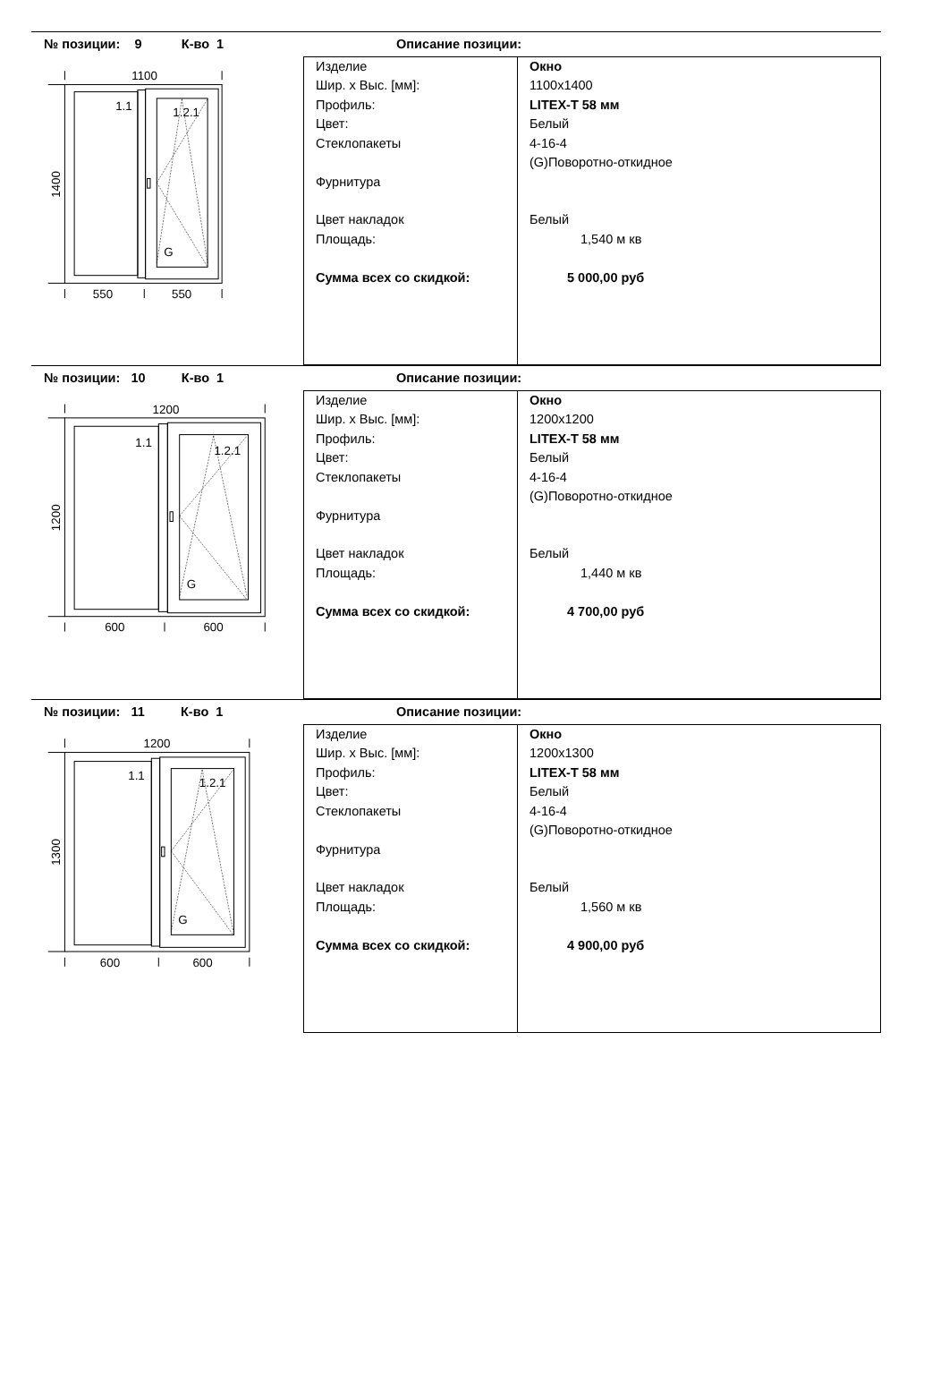№ позиции: 9 К-во 1
1100
1.1
1.2.1
G
550
550
1400
Описание позиции:
| Изделие | Окно |
| Шир. х Выс. [мм]: | 1100x1400 |
| Профиль: | LITEX-T 58 мм |
| Цвет: | Белый |
| Стеклопакеты | 4-16-4 |
| | (G)Поворотно-откидное |
| Фурнитура | |
| Цвет накладок | Белый |
| Площадь: | 1,540 м кв |
| Сумма всех со скидкой: | 5 000,00 руб |
№ позиции: 10 К-во 1
1200
1.1
1.2.1
G
600
600
1200
Описание позиции:
| Изделие | Окно |
| Шир. х Выс. [мм]: | 1200x1200 |
| Профиль: | LITEX-T 58 мм |
| Цвет: | Белый |
| Стеклопакеты | 4-16-4 |
| | (G)Поворотно-откидное |
| Фурнитура | |
| Цвет накладок | Белый |
| Площадь: | 1,440 м кв |
| Сумма всех со скидкой: | 4 700,00 руб |
№ позиции: 11 К-во 1
1200
1.1
1.2.1
G
600
600
1300
Описание позиции:
| Изделие | Окно |
| Шир. х Выс. [мм]: | 1200x1300 |
| Профиль: | LITEX-T 58 мм |
| Цвет: | Белый |
| Стеклопакеты | 4-16-4 |
| | (G)Поворотно-откидное |
| Фурнитура | |
| Цвет накладок | Белый |
| Площадь: | 1,560 м кв |
| Сумма всех со скидкой: | 4 900,00 руб |